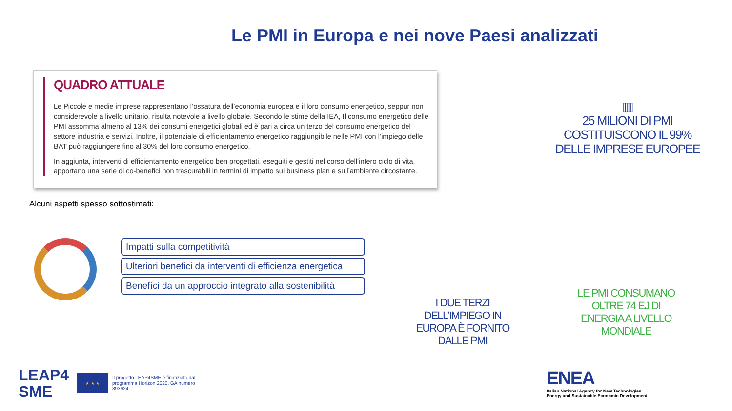Le PMI in Europa e nei nove Paesi analizzati
QUADRO ATTUALE
Le Piccole e medie imprese rappresentano l’ossatura dell’economia europea e il loro consumo energetico, seppur non considerevole a livello unitario, risulta notevole a livello globale. Secondo le stime della IEA, Il consumo energetico delle PMI assomma almeno al 13% dei consumi energetici globali ed è pari a circa un terzo del consumo energetico del settore industria e servizi. Inoltre, il potenziale di efficientamento energetico raggiungibile nelle PMI con l’impiego delle BAT può raggiungere fino al 30% del loro consumo energetico.
In aggiunta, interventi di efficientamento energetico ben progettati, eseguiti e gestiti nel corso dell’intero ciclo di vita, apportano una serie di co-benefici non trascurabili in termini di impatto sui business plan e sull’ambiente circostante.
▥
25 MILIONI DI PMI COSTITUISCONO IL 99% DELLE IMPRESE EUROPEE
Alcuni aspetti spesso sottostimati:
Impatti sulla competitività
Ulteriori benefici da interventi di efficienza energetica
Benefìci da un approccio integrato alla sostenibilità
I DUE TERZI DELL’IMPIEGO IN EUROPA È FORNITO DALLE PMI
LE PMI CONSUMANO OLTRE 74 EJ DI ENERGIA A LIVELLO MONDIALE
LEAP4
SME
★ ★ ★
Il progetto LEAP4SME è finanziato dal programma Horizon 2020, GA numero 893924.
ENEA
Italian National Agency for New Technologies,
Energy and Sustainable Economic Development